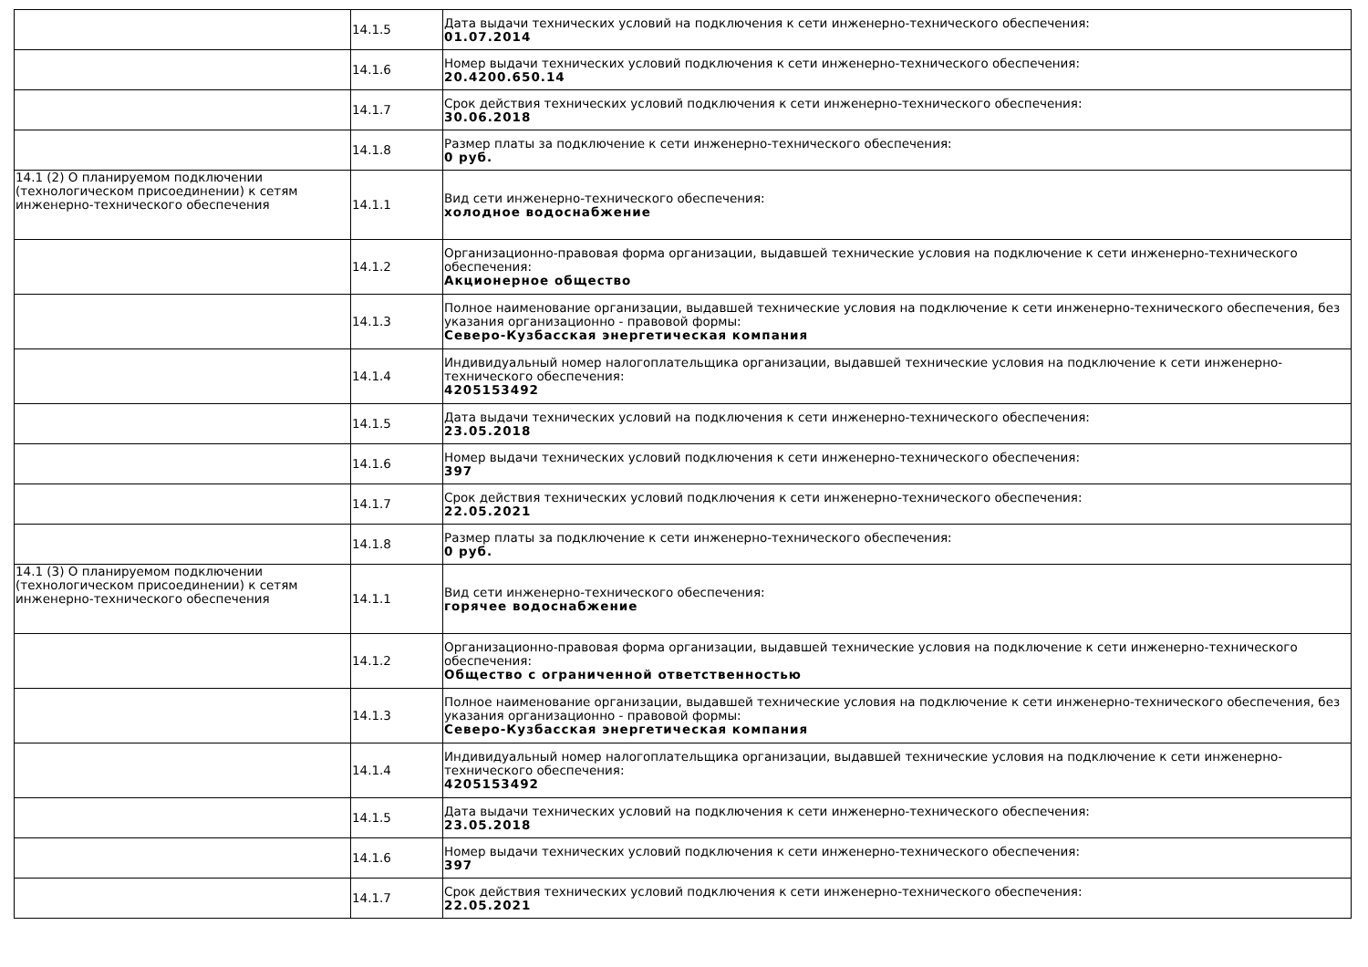| | 14.1.5 | Дата выдачи технических условий на подключения к сети инженерно-технического обеспечения: 01.07.2014 |
| | 14.1.6 | Номер выдачи технических условий подключения к сети инженерно-технического обеспечения: 20.4200.650.14 |
| | 14.1.7 | Срок действия технических условий подключения к сети инженерно-технического обеспечения: 30.06.2018 |
| | 14.1.8 | Размер платы за подключение к сети инженерно-технического обеспечения: 0 руб. |
| 14.1 (2) О планируемом подключении (технологическом присоединении) к сетям инженерно-технического обеспечения | 14.1.1 | Вид сети инженерно-технического обеспечения: холодное водоснабжение |
| | 14.1.2 | Организационно-правовая форма организации, выдавшей технические условия на подключение к сети инженерно-технического обеспечения: Акционерное общество |
| | 14.1.3 | Полное наименование организации, выдавшей технические условия на подключение к сети инженерно-технического обеспечения, без указания организационно - правовой формы: Северо-Кузбасская энергетическая компания |
| | 14.1.4 | Индивидуальный номер налогоплательщика организации, выдавшей технические условия на подключение к сети инженерно-технического обеспечения: 4205153492 |
| | 14.1.5 | Дата выдачи технических условий на подключения к сети инженерно-технического обеспечения: 23.05.2018 |
| | 14.1.6 | Номер выдачи технических условий подключения к сети инженерно-технического обеспечения: 397 |
| | 14.1.7 | Срок действия технических условий подключения к сети инженерно-технического обеспечения: 22.05.2021 |
| | 14.1.8 | Размер платы за подключение к сети инженерно-технического обеспечения: 0 руб. |
| 14.1 (3) О планируемом подключении (технологическом присоединении) к сетям инженерно-технического обеспечения | 14.1.1 | Вид сети инженерно-технического обеспечения: горячее водоснабжение |
| | 14.1.2 | Организационно-правовая форма организации, выдавшей технические условия на подключение к сети инженерно-технического обеспечения: Общество с ограниченной ответственностью |
| | 14.1.3 | Полное наименование организации, выдавшей технические условия на подключение к сети инженерно-технического обеспечения, без указания организационно - правовой формы: Северо-Кузбасская энергетическая компания |
| | 14.1.4 | Индивидуальный номер налогоплательщика организации, выдавшей технические условия на подключение к сети инженерно-технического обеспечения: 4205153492 |
| | 14.1.5 | Дата выдачи технических условий на подключения к сети инженерно-технического обеспечения: 23.05.2018 |
| | 14.1.6 | Номер выдачи технических условий подключения к сети инженерно-технического обеспечения: 397 |
| | 14.1.7 | Срок действия технических условий подключения к сети инженерно-технического обеспечения: 22.05.2021 |